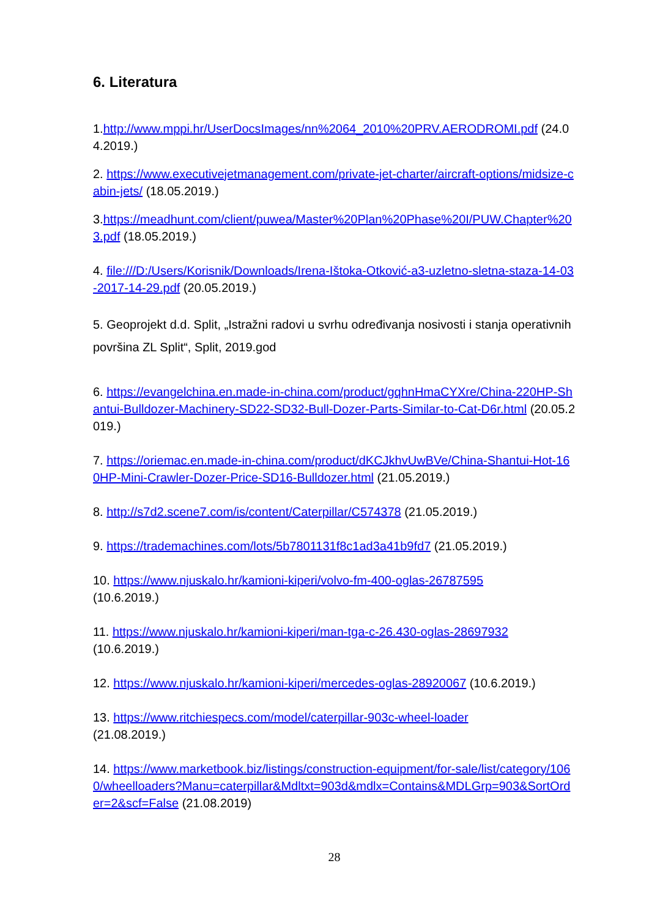6. Literatura
1.http://www.mppi.hr/UserDocsImages/nn%2064_2010%20PRV.AERODROMI.pdf (24.04.2019.)
2. https://www.executivejetmanagement.com/private-jet-charter/aircraft-options/midsize-cabin-jets/ (18.05.2019.)
3.https://meadhunt.com/client/puwea/Master%20Plan%20Phase%20I/PUW.Chapter%203.pdf (18.05.2019.)
4. file:///D:/Users/Korisnik/Downloads/Irena-Ištoka-Otković-a3-uzletno-sletna-staza-14-03-2017-14-29.pdf (20.05.2019.)
5. Geoprojekt d.d. Split, „Istražni radovi u svrhu određivanja nosivosti i stanja operativnih površina ZL Split“, Split, 2019.god
6. https://evangelchina.en.made-in-china.com/product/gqhnHmaCYXre/China-220HP-Shantui-Bulldozer-Machinery-SD22-SD32-Bull-Dozer-Parts-Similar-to-Cat-D6r.html (20.05.2019.)
7. https://oriemac.en.made-in-china.com/product/dKCJkhvUwBVe/China-Shantui-Hot-160HP-Mini-Crawler-Dozer-Price-SD16-Bulldozer.html (21.05.2019.)
8. http://s7d2.scene7.com/is/content/Caterpillar/C574378 (21.05.2019.)
9. https://trademachines.com/lots/5b7801131f8c1ad3a41b9fd7 (21.05.2019.)
10. https://www.njuskalo.hr/kamioni-kiperi/volvo-fm-400-oglas-26787595
(10.6.2019.)
11. https://www.njuskalo.hr/kamioni-kiperi/man-tga-c-26.430-oglas-28697932
(10.6.2019.)
12. https://www.njuskalo.hr/kamioni-kiperi/mercedes-oglas-28920067 (10.6.2019.)
13. https://www.ritchiespecs.com/model/caterpillar-903c-wheel-loader
(21.08.2019.)
14. https://www.marketbook.biz/listings/construction-equipment/for-sale/list/category/1060/wheelloaders?Manu=caterpillar&Mdltxt=903d&mdlx=Contains&MDLGrp=903&SortOrder=2&scf=False (21.08.2019)
28